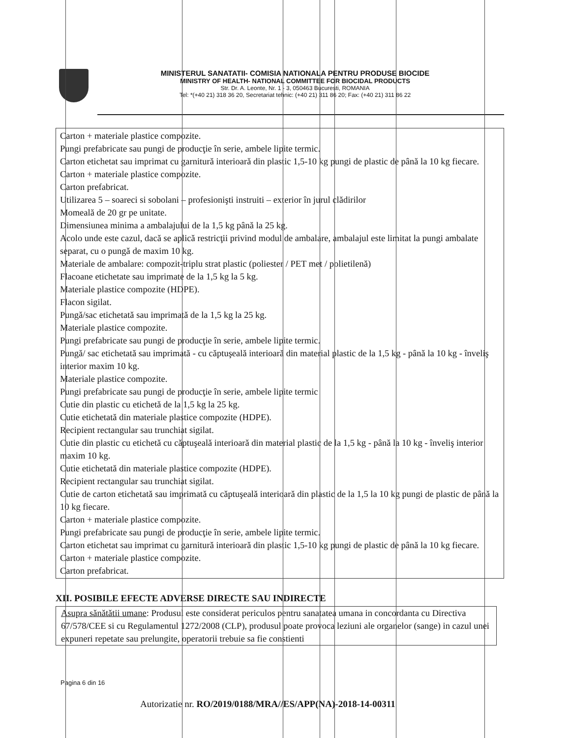MINISTERUL SANATATII- COMISIA NATIONALA PENTRU PRODUSE BIOCIDE
MINISTRY OF HEALTH- NATIONAL COMMITTEE FOR BIOCIDAL PRODUCTS
Str. Dr. A. Leonte, Nr. 1 - 3, 050463 Bucuresti, ROMANIA
Tel: *(+40 21) 318 36 20, Secretariat tehnic: (+40 21) 311 86 20; Fax: (+40 21) 311 86 22
Carton + materiale plastice compozite.
Pungi prefabricate sau pungi de producţie în serie, ambele lipite termic.
Carton etichetat sau imprimat cu garnitură interioară din plastic 1,5-10 kg pungi de plastic de până la 10 kg fiecare.
Carton + materiale plastice compozite.
Carton prefabricat.
Utilizarea 5 – soareci si sobolani – profesionişti instruiti – exterior în jurul clădirilor
Momeală de 20 gr pe unitate.
Dimensiunea minima a ambalajului de la 1,5 kg până la 25 kg.
Acolo unde este cazul, dacă se aplică restricţii privind modul de ambalare, ambalajul este limitat la pungi ambalate separat, cu o pungă de maxim 10 kg.
Materiale de ambalare: compozit-triplu strat plastic (poliester / PET met / polietilenă)
Flacoane etichetate sau imprimate de la 1,5 kg la 5 kg.
Materiale plastice compozite (HDPE).
Flacon sigilat.
Pungă/sac etichetată sau imprimată de la 1,5 kg la 25 kg.
Materiale plastice compozite.
Pungi prefabricate sau pungi de producţie în serie, ambele lipite termic.
Pungă/ sac etichetată sau imprimată - cu căptuşeală interioară din material plastic de la 1,5 kg - până la 10 kg - înveliş interior maxim 10 kg.
Materiale plastice compozite.
Pungi prefabricate sau pungi de producţie în serie, ambele lipite termic
Cutie din plastic cu etichetă de la 1,5 kg la 25 kg.
Cutie etichetată din materiale plastice compozite (HDPE).
Recipient rectangular sau trunchiat sigilat.
Cutie din plastic cu etichetă cu căptuşeală interioară din material plastic de la 1,5 kg - până la 10 kg - înveliş interior maxim 10 kg.
Cutie etichetată din materiale plastice compozite (HDPE).
Recipient rectangular sau trunchiat sigilat.
Cutie de carton etichetată sau imprimată cu căptuşeală interioară din plastic de la 1,5 la 10 kg pungi de plastic de până la 10 kg fiecare.
Carton + materiale plastice compozite.
Pungi prefabricate sau pungi de producţie în serie, ambele lipite termic.
Carton etichetat sau imprimat cu garnitură interioară din plastic 1,5-10 kg pungi de plastic de până la 10 kg fiecare.
Carton + materiale plastice compozite.
Carton prefabricat.
XII. POSIBILE EFECTE ADVERSE DIRECTE SAU INDIRECTE
Asupra sănătătii umane: Produsul este considerat periculos pentru sanatatea umana in concordanta cu Directiva 67/578/CEE si cu Regulamentul 1272/2008 (CLP), produsul poate provoca leziuni ale organelor (sange) in cazul unei expuneri repetate sau prelungite, operatorii trebuie sa fie constienti
Pagina 6 din 16
Autorizatie nr. RO/2019/0188/MRA//ES/APP(NA)-2018-14-00311